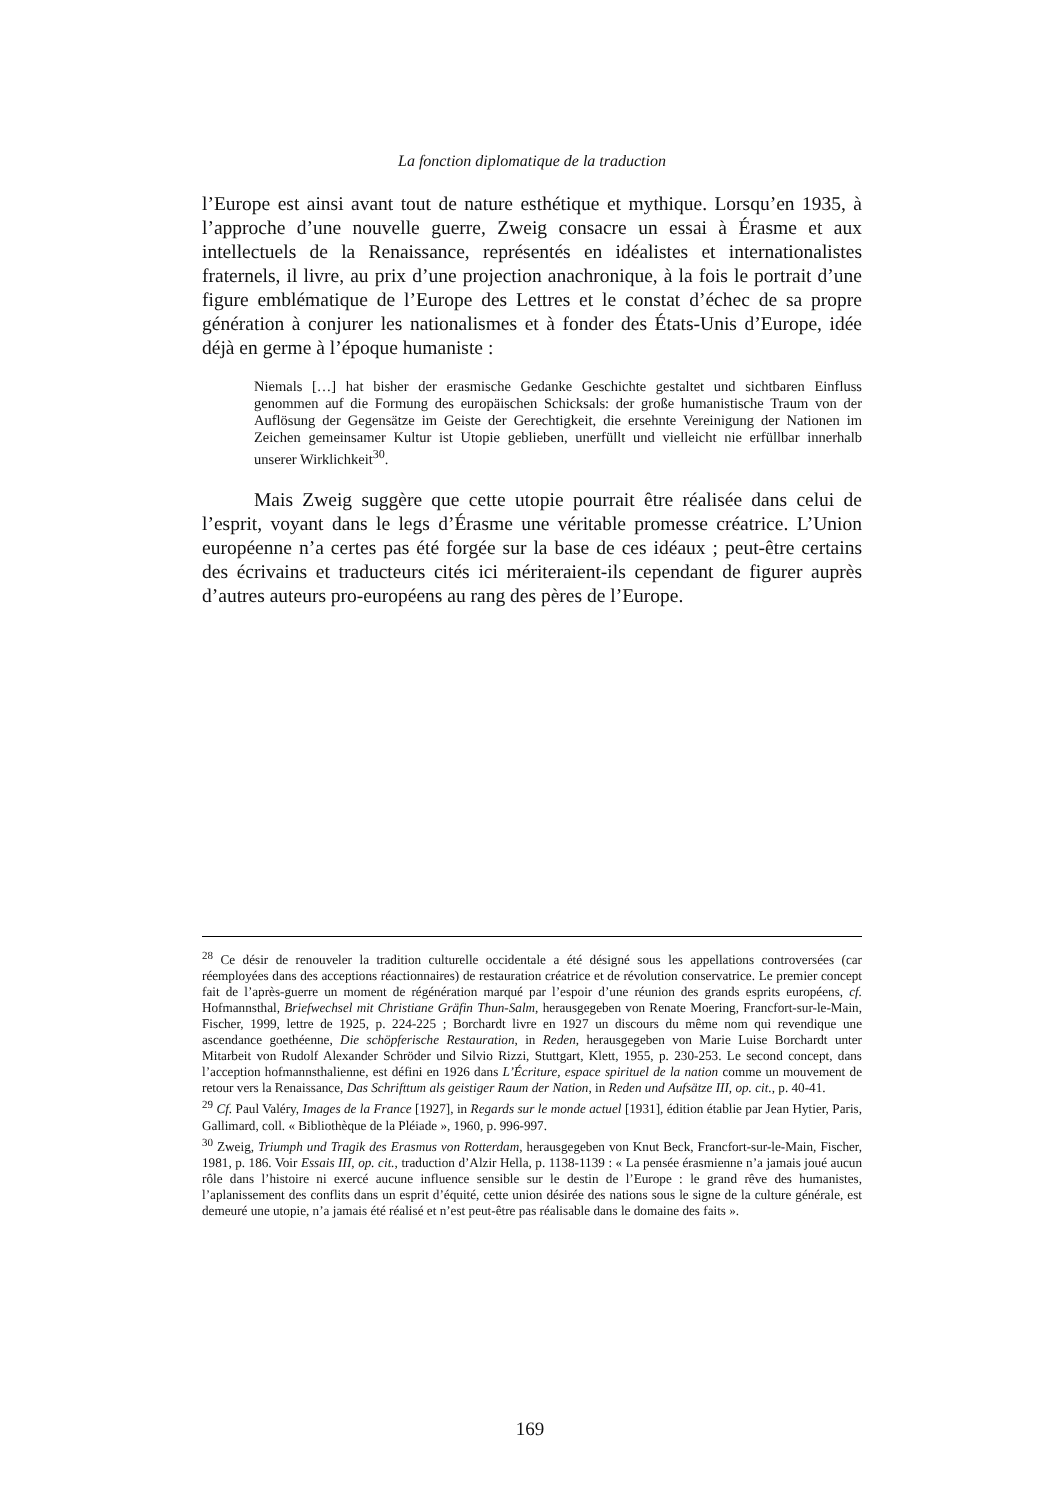La fonction diplomatique de la traduction
l’Europe est ainsi avant tout de nature esthétique et mythique. Lorsqu’en 1935, à l’approche d’une nouvelle guerre, Zweig consacre un essai à Érasme et aux intellectuels de la Renaissance, représentés en idéalistes et internationalistes fraternels, il livre, au prix d’une projection anachronique, à la fois le portrait d’une figure emblématique de l’Europe des Lettres et le constat d’échec de sa propre génération à conjurer les nationalismes et à fonder des États-Unis d’Europe, idée déjà en germe à l’époque humaniste :
Niemals […] hat bisher der erasmische Gedanke Geschichte gestaltet und sichtbaren Einfluss genommen auf die Formung des europäischen Schicksals: der große humanistische Traum von der Auflösung der Gegensätze im Geiste der Gerechtigkeit, die ersehnte Vereinigung der Nationen im Zeichen gemeinsamer Kultur ist Utopie geblieben, unerfüllt und vielleicht nie erfüllbar innerhalb unserer Wirklichkeit<sup>30</sup>.
Mais Zweig suggère que cette utopie pourrait être réalisée dans celui de l’esprit, voyant dans le legs d’Érasme une véritable promesse créatrice. L’Union européenne n’a certes pas été forgée sur la base de ces idéaux ; peut-être certains des écrivains et traducteurs cités ici mériteraient-ils cependant de figurer auprès d’autres auteurs pro-européens au rang des pères de l’Europe.
<sup>28</sup> Ce désir de renouveler la tradition culturelle occidentale a été désigné sous les appellations controversées (car réemployées dans des acceptions réactionnaires) de restauration créatrice et de révolution conservatrice. Le premier concept fait de l’après-guerre un moment de régénération marqué par l’espoir d’une réunion des grands esprits européens, cf. Hofmannsthal, Briefwechsel mit Christiane Gräfin Thun-Salm, herausgegeben von Renate Moering, Francfort-sur-le-Main, Fischer, 1999, lettre de 1925, p. 224-225 ; Borchardt livre en 1927 un discours du même nom qui revendique une ascendance goethéenne, Die schöpferische Restauration, in Reden, herausgegeben von Marie Luise Borchardt unter Mitarbeit von Rudolf Alexander Schröder und Silvio Rizzi, Stuttgart, Klett, 1955, p. 230-253. Le second concept, dans l’acception hofmannsthalienne, est défini en 1926 dans L’Écriture, espace spirituel de la nation comme un mouvement de retour vers la Renaissance, Das Schrifttum als geistiger Raum der Nation, in Reden und Aufsätze III, op. cit., p. 40-41.
<sup>29</sup> Cf. Paul Valéry, Images de la France [1927], in Regards sur le monde actuel [1931], édition établie par Jean Hytier, Paris, Gallimard, coll. « Bibliothèque de la Pléiade », 1960, p. 996-997.
<sup>30</sup> Zweig, Triumph und Tragik des Erasmus von Rotterdam, herausgegeben von Knut Beck, Francfort-sur-le-Main, Fischer, 1981, p. 186. Voir Essais III, op. cit., traduction d’Alzir Hella, p. 1138-1139 : « La pensée érasmienne n’a jamais joué aucun rôle dans l’histoire ni exercé aucune influence sensible sur le destin de l’Europe : le grand rêve des humanistes, l’aplanissement des conflits dans un esprit d’équité, cette union désirée des nations sous le signe de la culture générale, est demeuré une utopie, n’a jamais été réalisé et n’est peut-être pas réalisable dans le domaine des faits ».
169